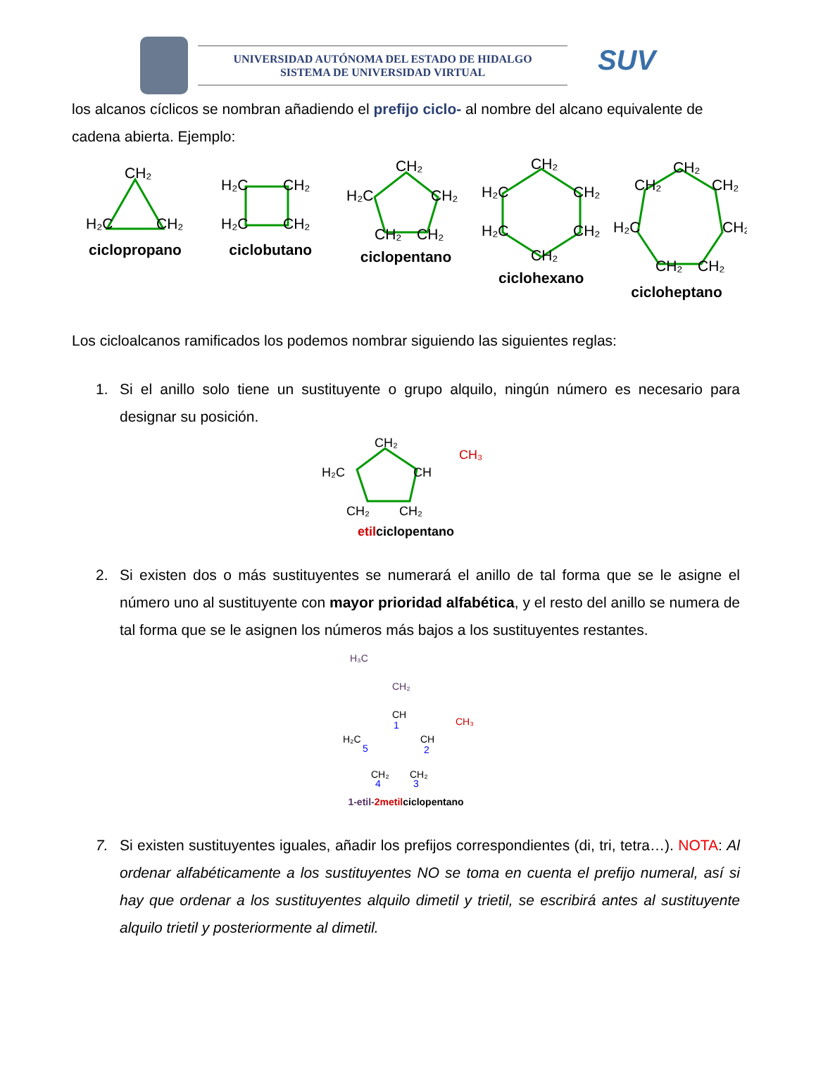UNIVERSIDAD AUTÓNOMA DEL ESTADO DE HIDALGO
SISTEMA DE UNIVERSIDAD VIRTUAL
SUV
los alcanos cíclicos se nombran añadiendo el prefijo ciclo- al nombre del alcano equivalente de cadena abierta. Ejemplo:
CH₂
H₂C
CH₂
ciclopropano
H₂C
CH₂
H₂C
CH₂
ciclobutano
CH₂
H₂C
CH₂
CH₂
CH₂
ciclopentano
CH₂
H₂C
CH₂
H₂C
CH₂
CH₂
ciclohexano
CH₂
CH₂
CH₂
H₂C
CH₂
CH₂
CH₂
cicloheptano
Los cicloalcanos ramificados los podemos nombrar siguiendo las siguientes reglas:
1. Si el anillo solo tiene un sustituyente o grupo alquilo, ningún número es necesario para designar su posición.
CH₂
H₂C
CH
CH₃
CH₂
CH₂
etilciclopentano
2. Si existen dos o más sustituyentes se numerará el anillo de tal forma que se le asigne el número uno al sustituyente con mayor prioridad alfabética, y el resto del anillo se numera de tal forma que se le asignen los números más bajos a los sustituyentes restantes.
H₃C
CH₂
CH
1
CH₃
H₂C
5
CH
2
CH₂
4
CH₂
3
1-etil-2metilciclopentano
7. Si existen sustituyentes iguales, añadir los prefijos correspondientes (di, tri, tetra…). NOTA: Al ordenar alfabéticamente a los sustituyentes NO se toma en cuenta el prefijo numeral, así si hay que ordenar a los sustituyentes alquilo dimetil y trietil, se escribirá antes al sustituyente alquilo trietil y posteriormente al dimetil.